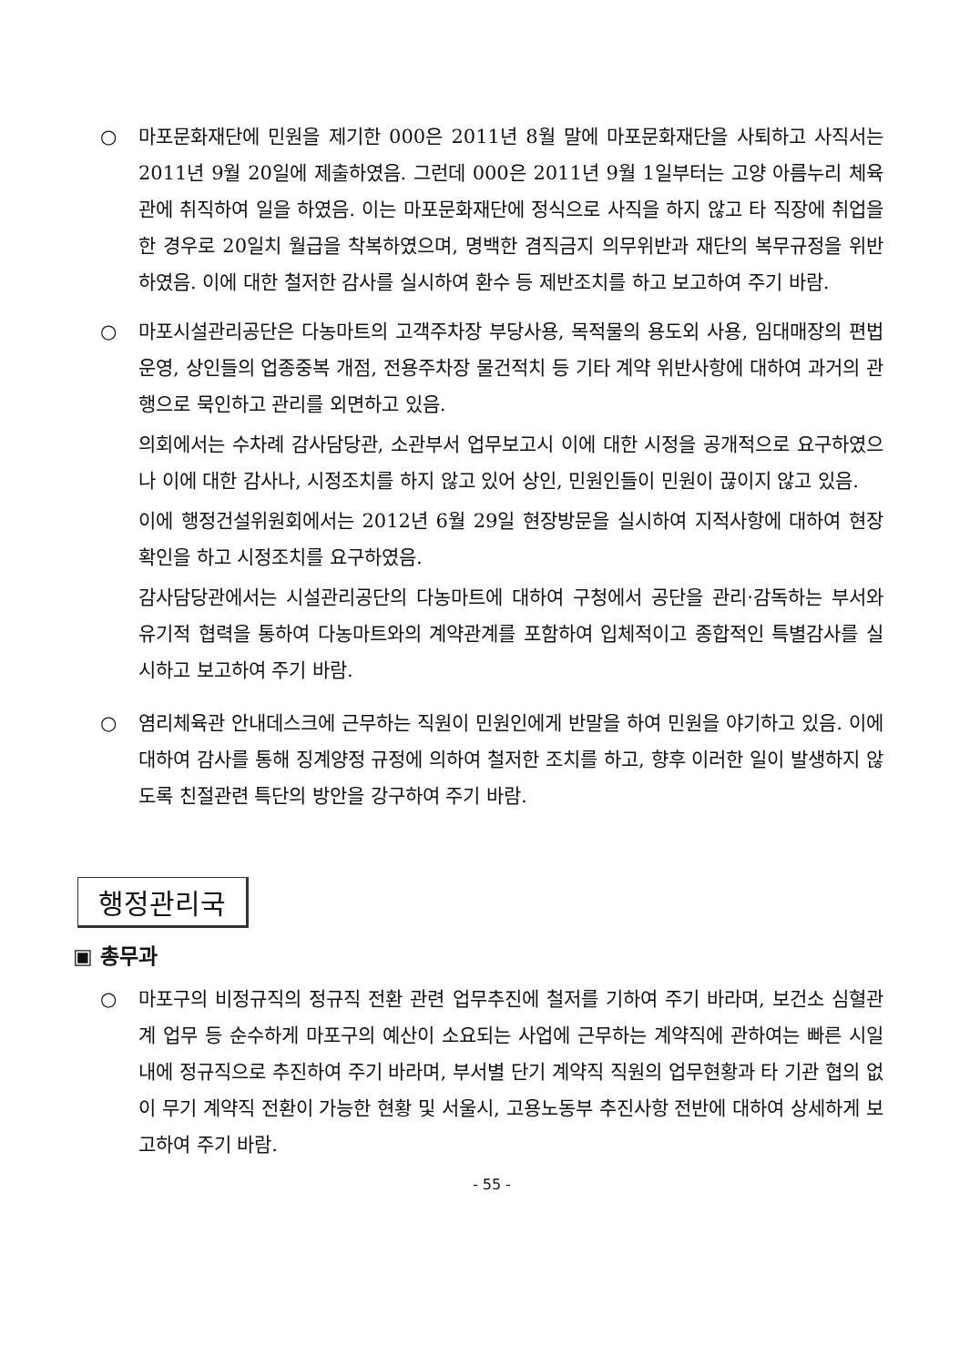○ 마포문화재단에 민원을 제기한 000은 2011년 8월 말에 마포문화재단을 사퇴하고 사직서는 2011년 9월 20일에 제출하였음. 그런데 000은 2011년 9월 1일부터는 고양 아름누리 체육관에 취직하여 일을 하였음. 이는 마포문화재단에 정식으로 사직을 하지 않고 타 직장에 취업을 한 경우로 20일치 월급을 착복하였으며, 명백한 겸직금지 의무위반과 재단의 복무규정을 위반하였음. 이에 대한 철저한 감사를 실시하여 환수 등 제반조치를 하고 보고하여 주기 바람.
○ 마포시설관리공단은 다농마트의 고객주차장 부당사용, 목적물의 용도외 사용, 임대매장의 편법운영, 상인들의 업종중복 개점, 전용주차장 물건적치 등 기타 계약 위반사항에 대하여 과거의 관행으로 묵인하고 관리를 외면하고 있음.
의회에서는 수차례 감사담당관, 소관부서 업무보고시 이에 대한 시정을 공개적으로 요구하였으나 이에 대한 감사나, 시정조치를 하지 않고 있어 상인, 민원인들이 민원이 끊이지 않고 있음.
이에 행정건설위원회에서는 2012년 6월 29일 현장방문을 실시하여 지적사항에 대하여 현장 확인을 하고 시정조치를 요구하였음.
감사담당관에서는 시설관리공단의 다농마트에 대하여 구청에서 공단을 관리·감독하는 부서와 유기적 협력을 통하여 다농마트와의 계약관계를 포함하여 입체적이고 종합적인 특별감사를 실시하고 보고하여 주기 바람.
○ 염리체육관 안내데스크에 근무하는 직원이 민원인에게 반말을 하여 민원을 야기하고 있음. 이에 대하여 감사를 통해 징계양정 규정에 의하여 철저한 조치를 하고, 향후 이러한 일이 발생하지 않도록 친절관련 특단의 방안을 강구하여 주기 바람.
행정관리국
▣ 총무과
○ 마포구의 비정규직의 정규직 전환 관련 업무추진에 철저를 기하여 주기 바라며, 보건소 심혈관계 업무 등 순수하게 마포구의 예산이 소요되는 사업에 근무하는 계약직에 관하여는 빠른 시일 내에 정규직으로 추진하여 주기 바라며, 부서별 단기 계약직 직원의 업무현황과 타 기관 협의 없이 무기 계약직 전환이 가능한 현황 및 서울시, 고용노동부 추진사항 전반에 대하여 상세하게 보고하여 주기 바람.
- 55 -